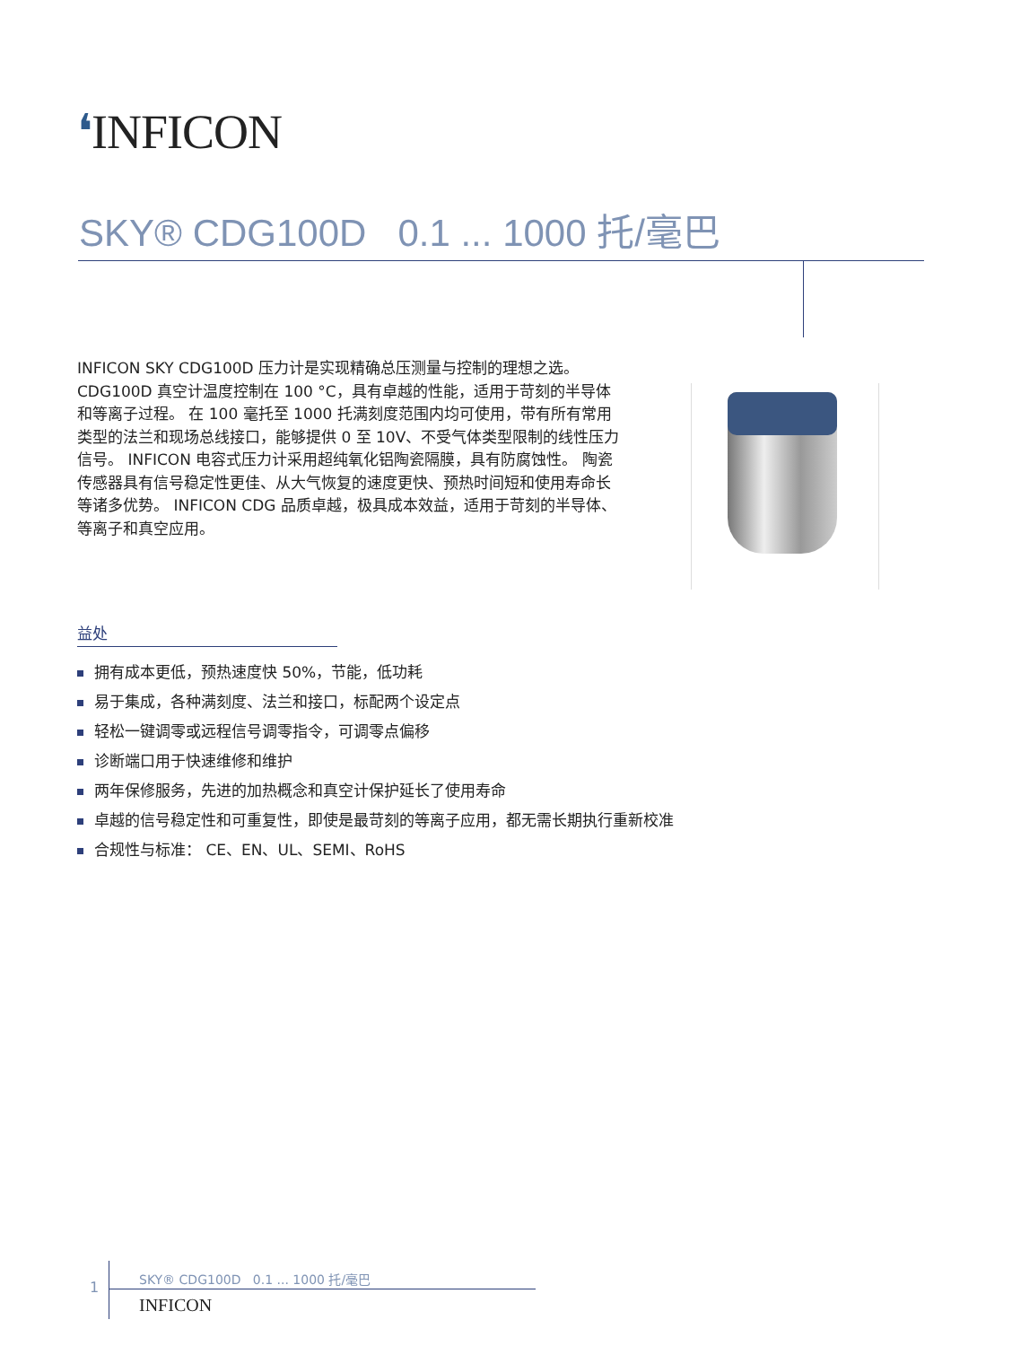❛INFICON
SKY® CDG100D 0.1 ... 1000 托/毫巴
INFICON SKY CDG100D 压力计是实现精确总压测量与控制的理想之选。 CDG100D 真空计温度控制在 100 °C，具有卓越的性能，适用于苛刻的半导体和等离子过程。 在 100 毫托至 1000 托满刻度范围内均可使用，带有所有常用类型的法兰和现场总线接口，能够提供 0 至 10V、不受气体类型限制的线性压力信号。 INFICON 电容式压力计采用超纯氧化铝陶瓷隔膜，具有防腐蚀性。 陶瓷传感器具有信号稳定性更佳、从大气恢复的速度更快、预热时间短和使用寿命长等诸多优势。 INFICON CDG 品质卓越，极具成本效益，适用于苛刻的半导体、等离子和真空应用。
益处
拥有成本更低，预热速度快 50%，节能，低功耗
易于集成，各种满刻度、法兰和接口，标配两个设定点
轻松一键调零或远程信号调零指令，可调零点偏移
诊断端口用于快速维修和维护
两年保修服务，先进的加热概念和真空计保护延长了使用寿命
卓越的信号稳定性和可重复性，即使是最苛刻的等离子应用，都无需长期执行重新校准
合规性与标准： CE、EN、UL、SEMI、RoHS
1
SKY® CDG100D 0.1 ... 1000 托/毫巴
INFICON